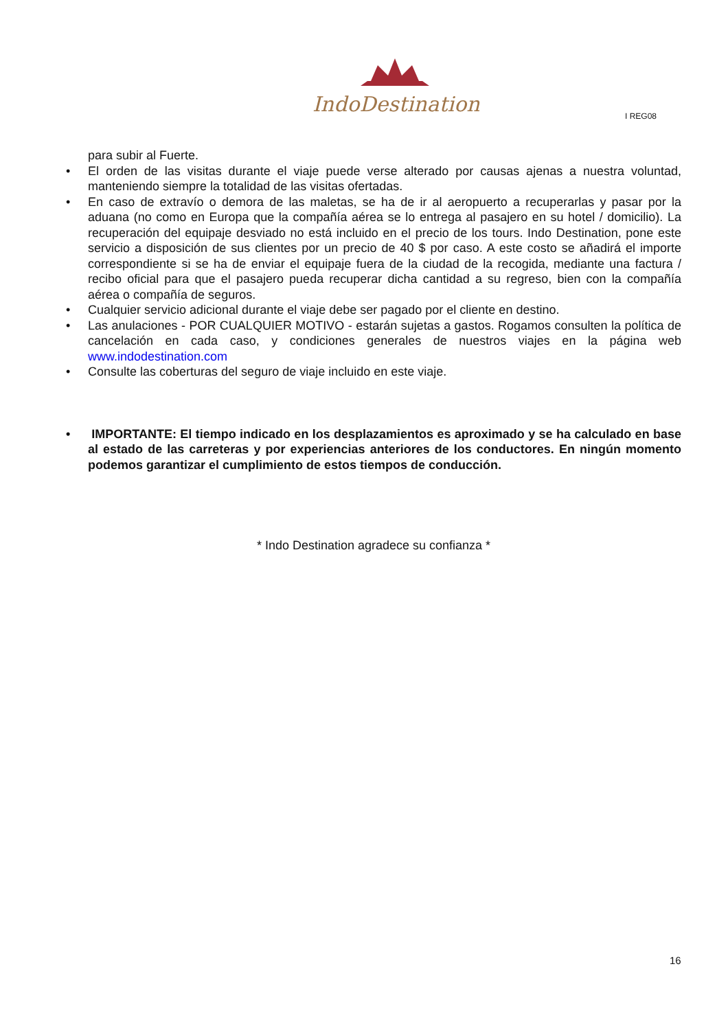IndoDestination
I REG08
para subir al Fuerte.
• El orden de las visitas durante el viaje puede verse alterado por causas ajenas a nuestra voluntad, manteniendo siempre la totalidad de las visitas ofertadas.
• En caso de extravío o demora de las maletas, se ha de ir al aeropuerto a recuperarlas y pasar por la aduana (no como en Europa que la compañía aérea se lo entrega al pasajero en su hotel / domicilio). La recuperación del equipaje desviado no está incluido en el precio de los tours. Indo Destination, pone este servicio a disposición de sus clientes por un precio de 40 $ por caso. A este costo se añadirá el importe correspondiente si se ha de enviar el equipaje fuera de la ciudad de la recogida, mediante una factura / recibo oficial para que el pasajero pueda recuperar dicha cantidad a su regreso, bien con la compañía aérea o compañía de seguros.
• Cualquier servicio adicional durante el viaje debe ser pagado por el cliente en destino.
• Las anulaciones - POR CUALQUIER MOTIVO - estarán sujetas a gastos. Rogamos consulten la política de cancelación en cada caso, y condiciones generales de nuestros viajes en la página web www.indodestination.com
• Consulte las coberturas del seguro de viaje incluido en este viaje.
• IMPORTANTE: El tiempo indicado en los desplazamientos es aproximado y se ha calculado en base al estado de las carreteras y por experiencias anteriores de los conductores. En ningún momento podemos garantizar el cumplimiento de estos tiempos de conducción.
* Indo Destination agradece su confianza *
16